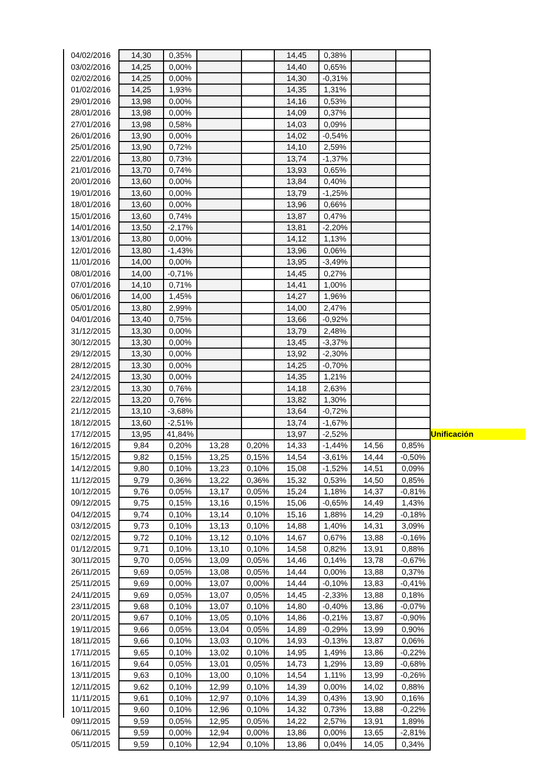| 04/02/2016 | 14,30 | 0,35% | | | 14,45 | 0,38% | | | |
| 03/02/2016 | 14,25 | 0,00% | | | 14,40 | 0,65% | | | |
| 02/02/2016 | 14,25 | 0,00% | | | 14,30 | -0,31% | | | |
| 01/02/2016 | 14,25 | 1,93% | | | 14,35 | 1,31% | | | |
| 29/01/2016 | 13,98 | 0,00% | | | 14,16 | 0,53% | | | |
| 28/01/2016 | 13,98 | 0,00% | | | 14,09 | 0,37% | | | |
| 27/01/2016 | 13,98 | 0,58% | | | 14,03 | 0,09% | | | |
| 26/01/2016 | 13,90 | 0,00% | | | 14,02 | -0,54% | | | |
| 25/01/2016 | 13,90 | 0,72% | | | 14,10 | 2,59% | | | |
| 22/01/2016 | 13,80 | 0,73% | | | 13,74 | -1,37% | | | |
| 21/01/2016 | 13,70 | 0,74% | | | 13,93 | 0,65% | | | |
| 20/01/2016 | 13,60 | 0,00% | | | 13,84 | 0,40% | | | |
| 19/01/2016 | 13,60 | 0,00% | | | 13,79 | -1,25% | | | |
| 18/01/2016 | 13,60 | 0,00% | | | 13,96 | 0,66% | | | |
| 15/01/2016 | 13,60 | 0,74% | | | 13,87 | 0,47% | | | |
| 14/01/2016 | 13,50 | -2,17% | | | 13,81 | -2,20% | | | |
| 13/01/2016 | 13,80 | 0,00% | | | 14,12 | 1,13% | | | |
| 12/01/2016 | 13,80 | -1,43% | | | 13,96 | 0,06% | | | |
| 11/01/2016 | 14,00 | 0,00% | | | 13,95 | -3,49% | | | |
| 08/01/2016 | 14,00 | -0,71% | | | 14,45 | 0,27% | | | |
| 07/01/2016 | 14,10 | 0,71% | | | 14,41 | 1,00% | | | |
| 06/01/2016 | 14,00 | 1,45% | | | 14,27 | 1,96% | | | |
| 05/01/2016 | 13,80 | 2,99% | | | 14,00 | 2,47% | | | |
| 04/01/2016 | 13,40 | 0,75% | | | 13,66 | -0,92% | | | |
| 31/12/2015 | 13,30 | 0,00% | | | 13,79 | 2,48% | | | |
| 30/12/2015 | 13,30 | 0,00% | | | 13,45 | -3,37% | | | |
| 29/12/2015 | 13,30 | 0,00% | | | 13,92 | -2,30% | | | |
| 28/12/2015 | 13,30 | 0,00% | | | 14,25 | -0,70% | | | |
| 24/12/2015 | 13,30 | 0,00% | | | 14,35 | 1,21% | | | |
| 23/12/2015 | 13,30 | 0,76% | | | 14,18 | 2,63% | | | |
| 22/12/2015 | 13,20 | 0,76% | | | 13,82 | 1,30% | | | |
| 21/12/2015 | 13,10 | -3,68% | | | 13,64 | -0,72% | | | |
| 18/12/2015 | 13,60 | -2,51% | | | 13,74 | -1,67% | | | |
| 17/12/2015 | 13,95 | 41,84% | | | 13,97 | -2,52% | | | Unificación |
| 16/12/2015 | 9,84 | 0,20% | 13,28 | 0,20% | 14,33 | -1,44% | 14,56 | 0,85% | |
| 15/12/2015 | 9,82 | 0,15% | 13,25 | 0,15% | 14,54 | -3,61% | 14,44 | -0,50% | |
| 14/12/2015 | 9,80 | 0,10% | 13,23 | 0,10% | 15,08 | -1,52% | 14,51 | 0,09% | |
| 11/12/2015 | 9,79 | 0,36% | 13,22 | 0,36% | 15,32 | 0,53% | 14,50 | 0,85% | |
| 10/12/2015 | 9,76 | 0,05% | 13,17 | 0,05% | 15,24 | 1,18% | 14,37 | -0,81% | |
| 09/12/2015 | 9,75 | 0,15% | 13,16 | 0,15% | 15,06 | -0,65% | 14,49 | 1,43% | |
| 04/12/2015 | 9,74 | 0,10% | 13,14 | 0,10% | 15,16 | 1,88% | 14,29 | -0,18% | |
| 03/12/2015 | 9,73 | 0,10% | 13,13 | 0,10% | 14,88 | 1,40% | 14,31 | 3,09% | |
| 02/12/2015 | 9,72 | 0,10% | 13,12 | 0,10% | 14,67 | 0,67% | 13,88 | -0,16% | |
| 01/12/2015 | 9,71 | 0,10% | 13,10 | 0,10% | 14,58 | 0,82% | 13,91 | 0,88% | |
| 30/11/2015 | 9,70 | 0,05% | 13,09 | 0,05% | 14,46 | 0,14% | 13,78 | -0,67% | |
| 26/11/2015 | 9,69 | 0,05% | 13,08 | 0,05% | 14,44 | 0,00% | 13,88 | 0,37% | |
| 25/11/2015 | 9,69 | 0,00% | 13,07 | 0,00% | 14,44 | -0,10% | 13,83 | -0,41% | |
| 24/11/2015 | 9,69 | 0,05% | 13,07 | 0,05% | 14,45 | -2,33% | 13,88 | 0,18% | |
| 23/11/2015 | 9,68 | 0,10% | 13,07 | 0,10% | 14,80 | -0,40% | 13,86 | -0,07% | |
| 20/11/2015 | 9,67 | 0,10% | 13,05 | 0,10% | 14,86 | -0,21% | 13,87 | -0,90% | |
| 19/11/2015 | 9,66 | 0,05% | 13,04 | 0,05% | 14,89 | -0,29% | 13,99 | 0,90% | |
| 18/11/2015 | 9,66 | 0,10% | 13,03 | 0,10% | 14,93 | -0,13% | 13,87 | 0,06% | |
| 17/11/2015 | 9,65 | 0,10% | 13,02 | 0,10% | 14,95 | 1,49% | 13,86 | -0,22% | |
| 16/11/2015 | 9,64 | 0,05% | 13,01 | 0,05% | 14,73 | 1,29% | 13,89 | -0,68% | |
| 13/11/2015 | 9,63 | 0,10% | 13,00 | 0,10% | 14,54 | 1,11% | 13,99 | -0,26% | |
| 12/11/2015 | 9,62 | 0,10% | 12,99 | 0,10% | 14,39 | 0,00% | 14,02 | 0,88% | |
| 11/11/2015 | 9,61 | 0,10% | 12,97 | 0,10% | 14,39 | 0,43% | 13,90 | 0,16% | |
| 10/11/2015 | 9,60 | 0,10% | 12,96 | 0,10% | 14,32 | 0,73% | 13,88 | -0,22% | |
| 09/11/2015 | 9,59 | 0,05% | 12,95 | 0,05% | 14,22 | 2,57% | 13,91 | 1,89% | |
| 06/11/2015 | 9,59 | 0,00% | 12,94 | 0,00% | 13,86 | 0,00% | 13,65 | -2,81% | |
| 05/11/2015 | 9,59 | 0,10% | 12,94 | 0,10% | 13,86 | 0,04% | 14,05 | 0,34% | |